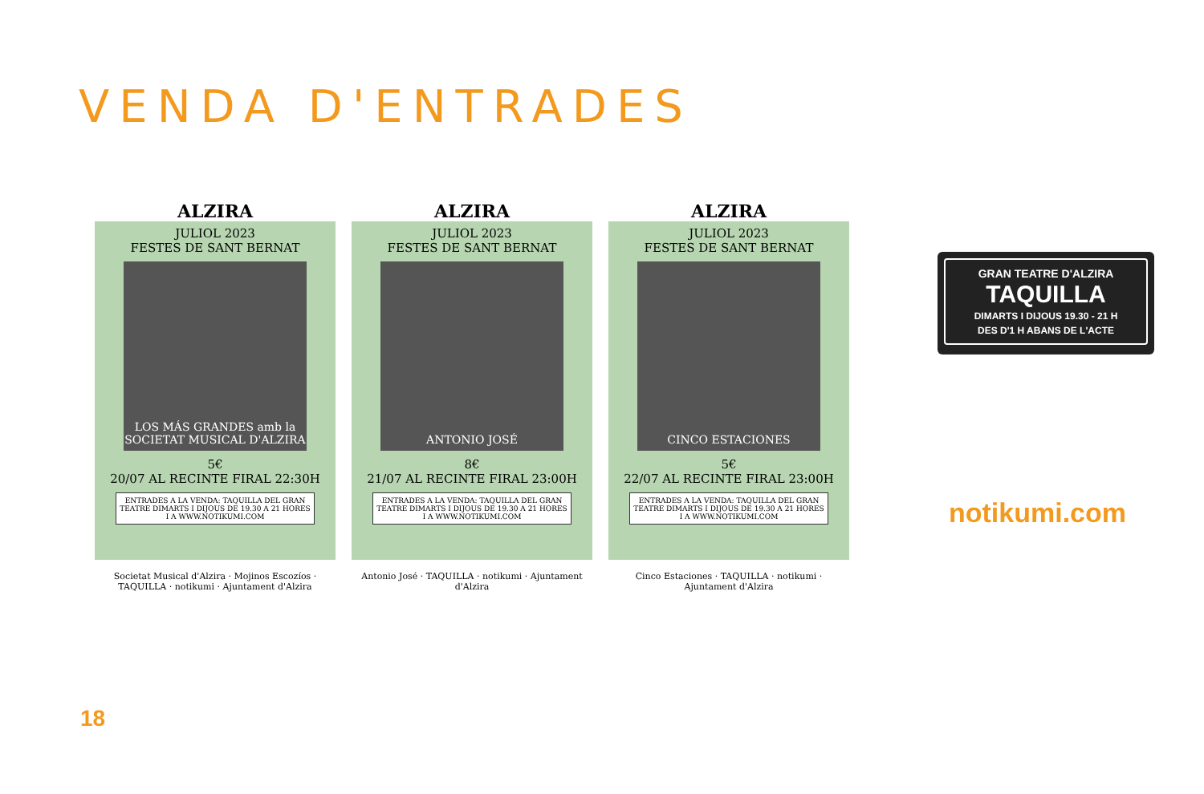VENDA D'ENTRADES
ALZIRA
JULIOL 2023
FESTES DE SANT BERNAT
LOS MÁS GRANDES amb la SOCIETAT MUSICAL D'ALZIRA
5€
20/07 AL RECINTE FIRAL 22:30H
ENTRADES A LA VENDA: TAQUILLA DEL GRAN TEATRE DIMARTS I DIJOUS DE 19.30 A 21 HORES I A WWW.NOTIKUMI.COM
Societat Musical d'Alzira · Mojinos Escozíos · TAQUILLA · notikumi · Ajuntament d'Alzira
ALZIRA
JULIOL 2023
FESTES DE SANT BERNAT
ANTONIO JOSÉ
8€
21/07 AL RECINTE FIRAL 23:00H
ENTRADES A LA VENDA: TAQUILLA DEL GRAN TEATRE DIMARTS I DIJOUS DE 19.30 A 21 HORES I A WWW.NOTIKUMI.COM
Antonio José · TAQUILLA · notikumi · Ajuntament d'Alzira
ALZIRA
JULIOL 2023
FESTES DE SANT BERNAT
CINCO ESTACIONES
5€
22/07 AL RECINTE FIRAL 23:00H
ENTRADES A LA VENDA: TAQUILLA DEL GRAN TEATRE DIMARTS I DIJOUS DE 19.30 A 21 HORES I A WWW.NOTIKUMI.COM
Cinco Estaciones · TAQUILLA · notikumi · Ajuntament d'Alzira
GRAN TEATRE D'ALZIRA
TAQUILLA
DIMARTS I DIJOUS 19.30 - 21 H
DES D'1 H ABANS DE L'ACTE
notikumi.com
18